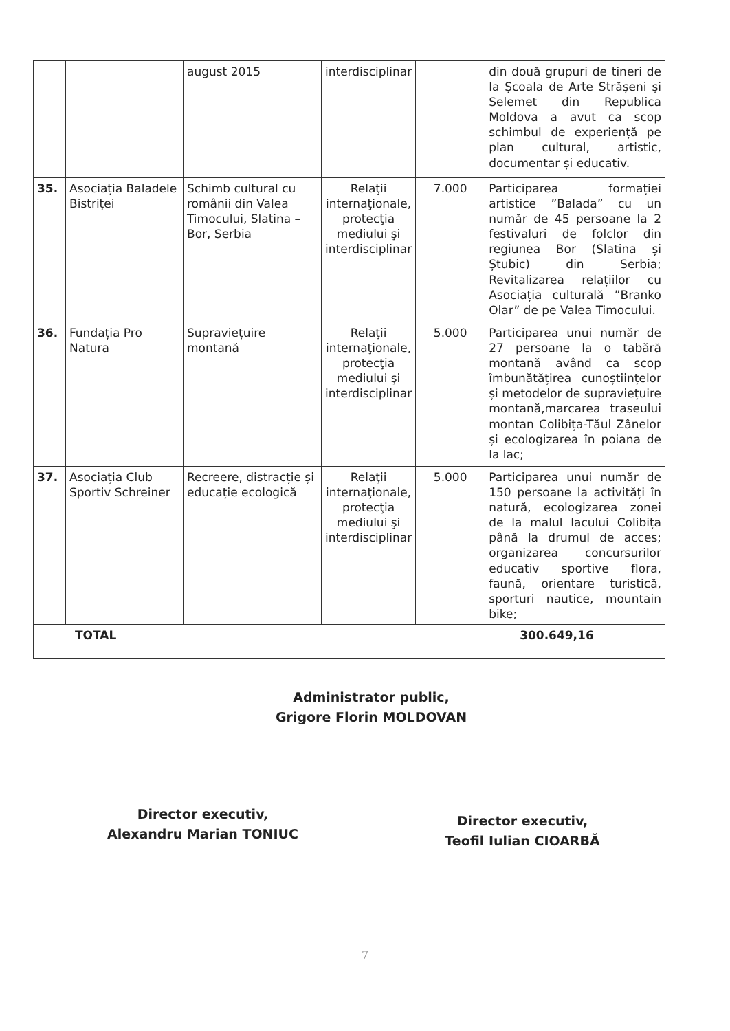| | | august 2015 | interdisciplinar | | din două grupuri de tineri de la Școala de Arte Strășeni și Selemet din Republica Moldova a avut ca scop schimbul de experiență pe plan cultural, artistic, documentar și educativ. |
| 35. | Asociația Baladele Bistriței | Schimb cultural cu românii din Valea Timocului, Slatina – Bor, Serbia | Relaţii internaţionale, protecţia mediului şi interdisciplinar | 7.000 | Participarea formației artistice ”Balada” cu un număr de 45 persoane la 2 festivaluri de folclor din regiunea Bor (Slatina și Ștubic) din Serbia; Revitalizarea relațiilor cu Asociația culturală ”Branko Olar” de pe Valea Timocului. |
| 36. | Fundația Pro Natura | Supraviețuire montană | Relaţii internaţionale, protecţia mediului şi interdisciplinar | 5.000 | Participarea unui număr de 27 persoane la o tabără montană având ca scop îmbunătățirea cunoștiințelor și metodelor de supraviețuire montană,marcarea traseului montan Colibița-Tăul Zânelor și ecologizarea în poiana de la lac; |
| 37. | Asociația Club Sportiv Schreiner | Recreere, distracție și educație ecologică | Relaţii internaţionale, protecţia mediului şi interdisciplinar | 5.000 | Participarea unui număr de 150 persoane la activități în natură, ecologizarea zonei de la malul lacului Colibița până la drumul de acces; organizarea concursurilor educativ sportive flora, faună, orientare turistică, sporturi nautice, mountain bike; |
| TOTAL | | | | | 300.649,16 |
Administrator public,
Grigore Florin MOLDOVAN
Director executiv,
Alexandru Marian TONIUC
Director executiv,
Teofil Iulian CIOARBĂ
7